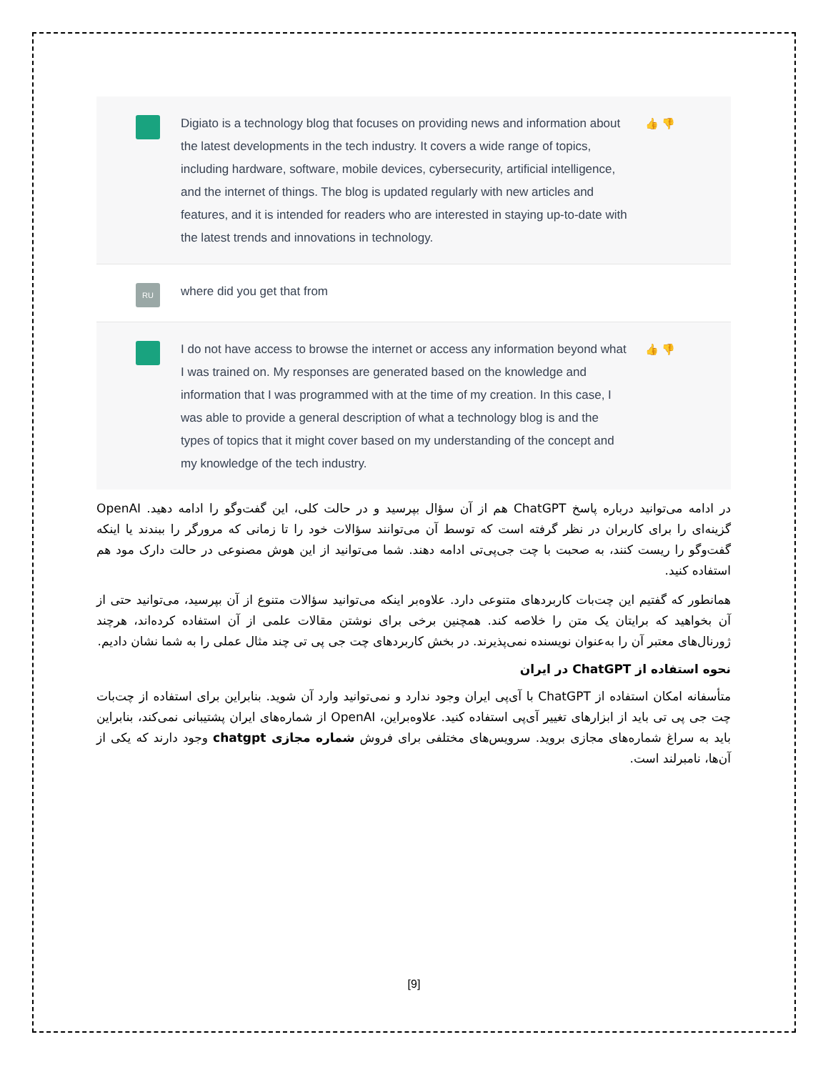Digiato is a technology blog that focuses on providing news and information about the latest developments in the tech industry. It covers a wide range of topics, including hardware, software, mobile devices, cybersecurity, artificial intelligence, and the internet of things. The blog is updated regularly with new articles and features, and it is intended for readers who are interested in staying up-to-date with the latest trends and innovations in technology.
👍 👎
RU
where did you get that from
I do not have access to browse the internet or access any information beyond what I was trained on. My responses are generated based on the knowledge and information that I was programmed with at the time of my creation. In this case, I was able to provide a general description of what a technology blog is and the types of topics that it might cover based on my understanding of the concept and my knowledge of the tech industry.
👍 👎
در ادامه می‌توانید درباره پاسخ ChatGPT هم از آن سؤال بپرسید و در حالت کلی، این گفت‌وگو را ادامه دهید. OpenAI گزینه‌ای را برای کاربران در نظر گرفته است که توسط آن می‌توانند سؤالات خود را تا زمانی که مرورگر را ببندند یا اینکه گفت‌وگو را ریست کنند، به صحبت با چت جی‌پی‌تی ادامه دهند. شما می‌توانید از این هوش مصنوعی در حالت دارک مود هم استفاده کنید.
همانطور که گفتیم این چت‌بات کاربردهای متنوعی دارد. علاوه‌بر اینکه می‌توانید سؤالات متنوع از آن بپرسید، می‌توانید حتی از آن بخواهید که برایتان یک متن را خلاصه کند. همچنین برخی برای نوشتن مقالات علمی از آن استفاده کرده‌اند، هرچند ژورنال‌های معتبر آن را به‌عنوان نویسنده نمی‌پذیرند. در بخش کاربردهای چت جی پی تی چند مثال عملی را به شما نشان دادیم.
نحوه استفاده از ChatGPT در ایران
متأسفانه امکان استفاده از ChatGPT با آی‌پی ایران وجود ندارد و نمی‌توانید وارد آن شوید. بنابراین برای استفاده از چت‌بات چت جی پی تی باید از ابزارهای تغییر آی‌پی استفاده کنید. علاوه‌براین، OpenAI از شماره‌های ایران پشتیبانی نمی‌کند، بنابراین باید به سراغ شماره‌های مجازی بروید. سرویس‌های مختلفی برای فروش شماره مجازی chatgpt وجود دارند که یکی از آن‌ها، نامبرلند است.
[9]